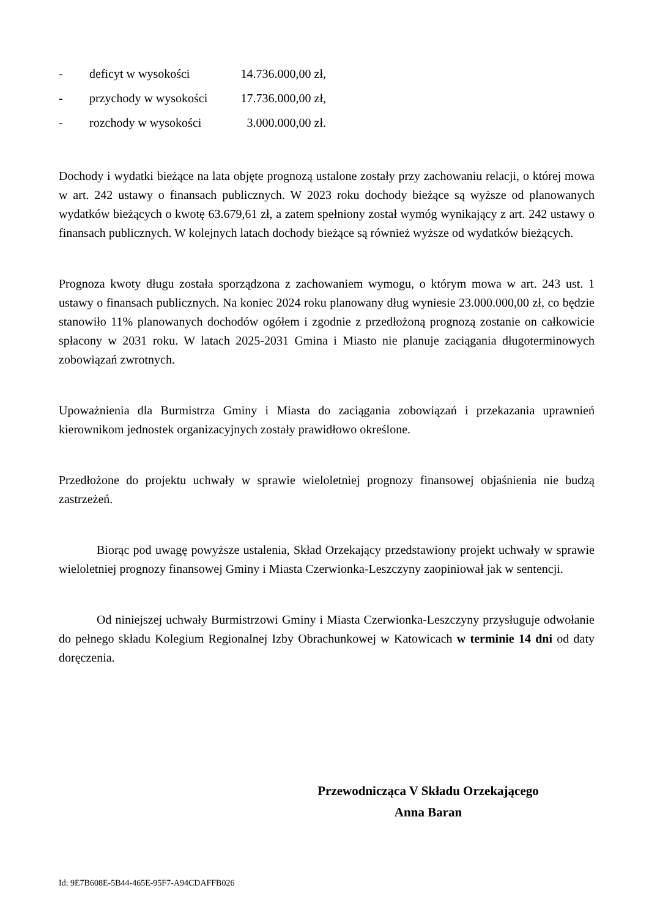- deficyt w wysokości 14.736.000,00 zł,
- przychody w wysokości 17.736.000,00 zł,
- rozchody w wysokości 3.000.000,00 zł.
Dochody i wydatki bieżące na lata objęte prognozą ustalone zostały przy zachowaniu relacji, o której mowa w art. 242 ustawy o finansach publicznych. W 2023 roku dochody bieżące są wyższe od planowanych wydatków bieżących o kwotę 63.679,61 zł, a zatem spełniony został wymóg wynikający z art. 242 ustawy o finansach publicznych. W kolejnych latach dochody bieżące są również wyższe od wydatków bieżących.
Prognoza kwoty długu została sporządzona z zachowaniem wymogu, o którym mowa w art. 243 ust. 1 ustawy o finansach publicznych. Na koniec 2024 roku planowany dług wyniesie 23.000.000,00 zł, co będzie stanowiło 11% planowanych dochodów ogółem i zgodnie z przedłożoną prognozą zostanie on całkowicie spłacony w 2031 roku. W latach 2025-2031 Gmina i Miasto nie planuje zaciągania długoterminowych zobowiązań zwrotnych.
Upoważnienia dla Burmistrza Gminy i Miasta do zaciągania zobowiązań i przekazania uprawnień kierownikom jednostek organizacyjnych zostały prawidłowo określone.
Przedłożone do projektu uchwały w sprawie wieloletniej prognozy finansowej objaśnienia nie budzą zastrzeżeń.
Biorąc pod uwagę powyższe ustalenia, Skład Orzekający przedstawiony projekt uchwały w sprawie wieloletniej prognozy finansowej Gminy i Miasta Czerwionka-Leszczyny zaopiniował jak w sentencji.
Od niniejszej uchwały Burmistrzowi Gminy i Miasta Czerwionka-Leszczyny przysługuje odwołanie do pełnego składu Kolegium Regionalnej Izby Obrachunkowej w Katowicach w terminie 14 dni od daty doręczenia.
Przewodnicząca V Składu Orzekającego
Anna Baran
Id: 9E7B608E-5B44-465E-95F7-A94CDAFFB026